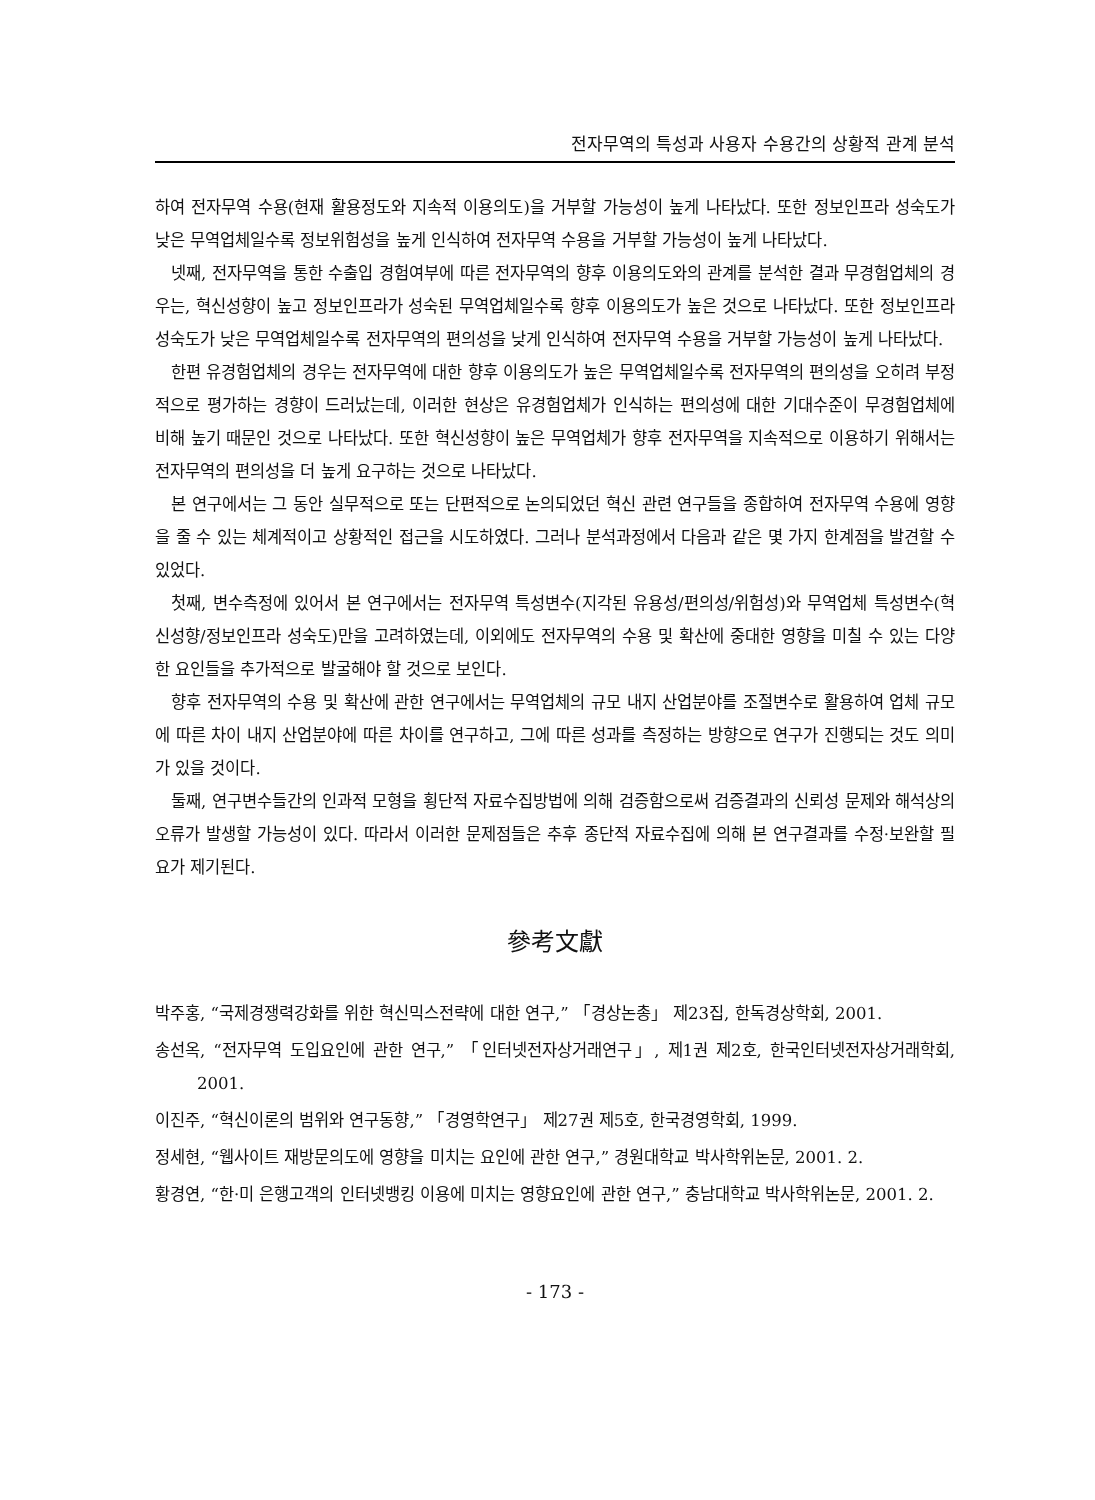전자무역의 특성과 사용자 수용간의 상황적 관계 분석
하여 전자무역 수용(현재 활용정도와 지속적 이용의도)을 거부할 가능성이 높게 나타났다. 또한 정보인프라 성숙도가 낮은 무역업체일수록 정보위험성을 높게 인식하여 전자무역 수용을 거부할 가능성이 높게 나타났다.
넷째, 전자무역을 통한 수출입 경험여부에 따른 전자무역의 향후 이용의도와의 관계를 분석한 결과 무경험업체의 경우는, 혁신성향이 높고 정보인프라가 성숙된 무역업체일수록 향후 이용의도가 높은 것으로 나타났다. 또한 정보인프라 성숙도가 낮은 무역업체일수록 전자무역의 편의성을 낮게 인식하여 전자무역 수용을 거부할 가능성이 높게 나타났다.
한편 유경험업체의 경우는 전자무역에 대한 향후 이용의도가 높은 무역업체일수록 전자무역의 편의성을 오히려 부정적으로 평가하는 경향이 드러났는데, 이러한 현상은 유경험업체가 인식하는 편의성에 대한 기대수준이 무경험업체에 비해 높기 때문인 것으로 나타났다. 또한 혁신성향이 높은 무역업체가 향후 전자무역을 지속적으로 이용하기 위해서는 전자무역의 편의성을 더 높게 요구하는 것으로 나타났다.
본 연구에서는 그 동안 실무적으로 또는 단편적으로 논의되었던 혁신 관련 연구들을 종합하여 전자무역 수용에 영향을 줄 수 있는 체계적이고 상황적인 접근을 시도하였다. 그러나 분석과정에서 다음과 같은 몇 가지 한계점을 발견할 수 있었다.
첫째, 변수측정에 있어서 본 연구에서는 전자무역 특성변수(지각된 유용성/편의성/위험성)와 무역업체 특성변수(혁신성향/정보인프라 성숙도)만을 고려하였는데, 이외에도 전자무역의 수용 및 확산에 중대한 영향을 미칠 수 있는 다양한 요인들을 추가적으로 발굴해야 할 것으로 보인다.
향후 전자무역의 수용 및 확산에 관한 연구에서는 무역업체의 규모 내지 산업분야를 조절변수로 활용하여 업체 규모에 따른 차이 내지 산업분야에 따른 차이를 연구하고, 그에 따른 성과를 측정하는 방향으로 연구가 진행되는 것도 의미가 있을 것이다.
둘째, 연구변수들간의 인과적 모형을 횡단적 자료수집방법에 의해 검증함으로써 검증결과의 신뢰성 문제와 해석상의 오류가 발생할 가능성이 있다. 따라서 이러한 문제점들은 추후 종단적 자료수집에 의해 본 연구결과를 수정·보완할 필요가 제기된다.
參考文獻
박주홍, “국제경쟁력강화를 위한 혁신믹스전략에 대한 연구,” 「경상논총」 제23집, 한독경상학회, 2001.
송선옥, “전자무역 도입요인에 관한 연구,” 「인터넷전자상거래연구」, 제1권 제2호, 한국인터넷전자상거래학회, 2001.
이진주, “혁신이론의 범위와 연구동향,” 「경영학연구」 제27권 제5호, 한국경영학회, 1999.
정세현, “웹사이트 재방문의도에 영향을 미치는 요인에 관한 연구,” 경원대학교 박사학위논문, 2001. 2.
황경연, “한·미 은행고객의 인터넷뱅킹 이용에 미치는 영향요인에 관한 연구,” 충남대학교 박사학위논문, 2001. 2.
- 173 -